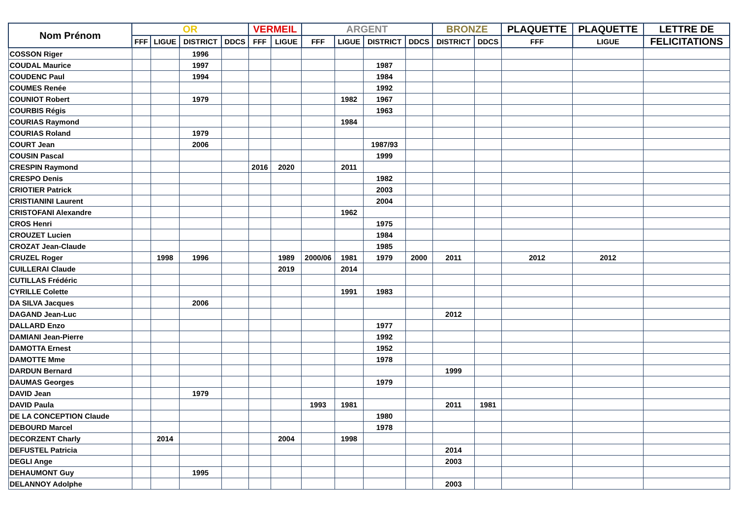| Nom Prénom | OR | | | | VERMEIL | | ARGENT | | | | BRONZE | | PLAQUETTE | PLAQUETTE | LETTRE DE |
| --- | --- | --- | --- | --- | --- | --- | --- | --- | --- | --- | --- | --- | --- | --- | --- |
| | FFF | LIGUE | DISTRICT | DDCS | FFF | LIGUE | FFF | LIGUE | DISTRICT | DDCS | DISTRICT | DDCS | FFF | LIGUE | FELICITATIONS |
| COSSON Riger | | | 1996 | | | | | | | | | | | | |
| COUDAL Maurice | | | 1997 | | | | | | 1987 | | | | | | |
| COUDENC Paul | | | 1994 | | | | | | 1984 | | | | | | |
| COUMES Renée | | | | | | | | | 1992 | | | | | | |
| COUNIOT Robert | | | 1979 | | | | | 1982 | 1967 | | | | | | |
| COURBIS Régis | | | | | | | | | 1963 | | | | | | |
| COURIAS Raymond | | | | | | | | 1984 | | | | | | | |
| COURIAS Roland | | | 1979 | | | | | | | | | | | | |
| COURT Jean | | | 2006 | | | | | | 1987/93 | | | | | | |
| COUSIN Pascal | | | | | | | | | 1999 | | | | | | |
| CRESPIN Raymond | | | | | 2016 | 2020 | | 2011 | | | | | | | |
| CRESPO Denis | | | | | | | | | 1982 | | | | | | |
| CRIOTIER Patrick | | | | | | | | | 2003 | | | | | | |
| CRISTIANINI Laurent | | | | | | | | | 2004 | | | | | | |
| CRISTOFANI Alexandre | | | | | | | | 1962 | | | | | | | |
| CROS Henri | | | | | | | | | 1975 | | | | | | |
| CROUZET Lucien | | | | | | | | | 1984 | | | | | | |
| CROZAT Jean-Claude | | | | | | | | | 1985 | | | | | | |
| CRUZEL Roger | | 1998 | 1996 | | | 1989 | 2000/06 | 1981 | 1979 | 2000 | 2011 | | 2012 | 2012 | |
| CUILLERAI Claude | | | | | | 2019 | | 2014 | | | | | | | |
| CUTILLAS Frédéric | | | | | | | | | | | | | | | |
| CYRILLE Colette | | | | | | | | 1991 | 1983 | | | | | | |
| DA SILVA Jacques | | | 2006 | | | | | | | | | | | | |
| DAGAND Jean-Luc | | | | | | | | | | | 2012 | | | | |
| DALLARD Enzo | | | | | | | | | 1977 | | | | | | |
| DAMIANI Jean-Pierre | | | | | | | | | 1992 | | | | | | |
| DAMOTTA Ernest | | | | | | | | | 1952 | | | | | | |
| DAMOTTE Mme | | | | | | | | | 1978 | | | | | | |
| DARDUN Bernard | | | | | | | | | | | 1999 | | | | |
| DAUMAS Georges | | | | | | | | | 1979 | | | | | | |
| DAVID Jean | | | 1979 | | | | | | | | | | | | |
| DAVID Paula | | | | | | | 1993 | 1981 | | | 2011 | 1981 | | | |
| DE LA CONCEPTION Claude | | | | | | | | | 1980 | | | | | | |
| DEBOURD Marcel | | | | | | | | | 1978 | | | | | | |
| DECORZENT Charly | | 2014 | | | | 2004 | | 1998 | | | | | | | |
| DEFUSTEL Patricia | | | | | | | | | | | 2014 | | | | |
| DEGLI Ange | | | | | | | | | | | 2003 | | | | |
| DEHAUMONT Guy | | | 1995 | | | | | | | | | | | | |
| DELANNOY Adolphe | | | | | | | | | | | 2003 | | | | |